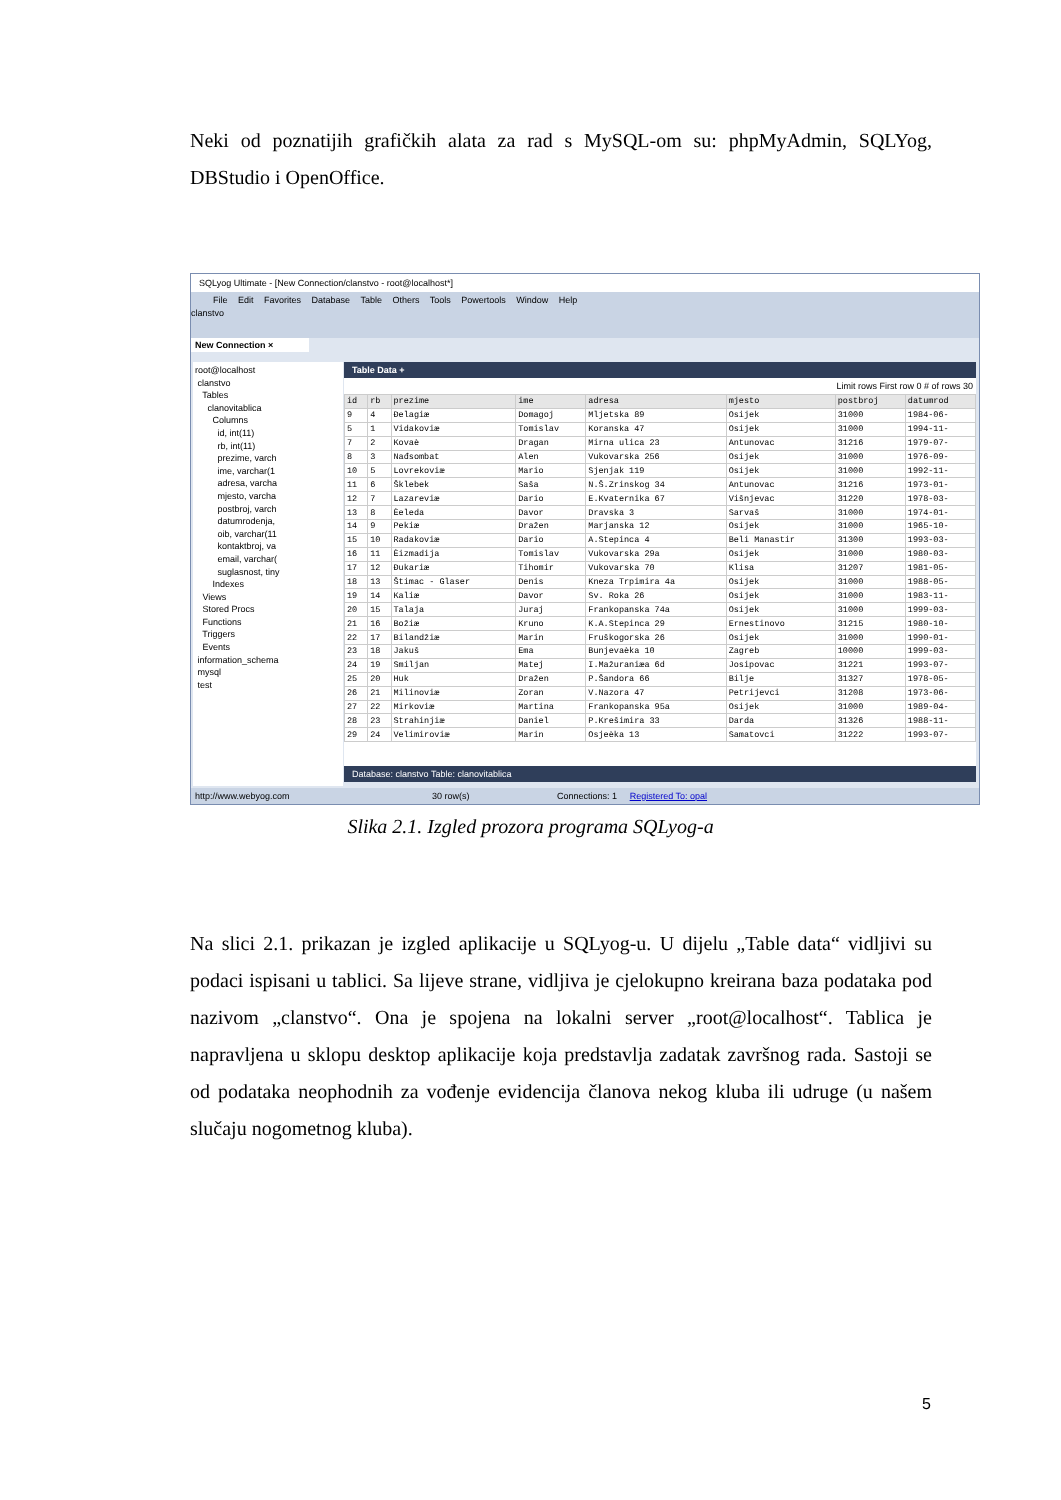Neki od poznatijih grafičkih alata za rad s MySQL-om su: phpMyAdmin, SQLYog, DBStudio i OpenOffice.
SQLyog Ultimate - [New Connection/clanstvo - root@localhost*]
File Edit Favorites Database Table Others Tools Powertools Window Help
clanstvo
New Connection ×
root@localhost clanstvo Tables clanovitablica Columns id, int(11) rb, int(11) prezime, varch ime, varchar(1 adresa, varcha mjesto, varcha postbroj, varch datumrodenja, oib, varchar(11 kontaktbroj, va email, varchar( suglasnost, tiny Indexes Views Stored Procs Functions Triggers Events information_schema mysql test
Table Data +
Limit rows First row 0 # of rows 30
| id | rb | prezime | ime | adresa | mjesto | postbroj | datumrod |
| --- | --- | --- | --- | --- | --- | --- | --- |
| 9 | 4 | Đelagiæ | Domagoj | Mljetska 89 | Osijek | 31000 | 1984-06- |
| 5 | 1 | Vidakoviæ | Tomislav | Koranska 47 | Osijek | 31000 | 1994-11- |
| 7 | 2 | Kovaè | Dragan | Mirna ulica 23 | Antunovac | 31216 | 1979-07- |
| 8 | 3 | Nađsombat | Alen | Vukovarska 256 | Osijek | 31000 | 1976-09- |
| 10 | 5 | Lovrekoviæ | Mario | Sjenjak 119 | Osijek | 31000 | 1992-11- |
| 11 | 6 | Šklebek | Saša | N.Š.Zrinskog 34 | Antunovac | 31216 | 1973-01- |
| 12 | 7 | Lazareviæ | Dario | E.Kvaternika 67 | Višnjevac | 31220 | 1978-03- |
| 13 | 8 | Èeleda | Davor | Dravska 3 | Sarvaš | 31000 | 1974-01- |
| 14 | 9 | Pekiæ | Dražen | Marjanska 12 | Osijek | 31000 | 1965-10- |
| 15 | 10 | Radakoviæ | Dario | A.Stepinca 4 | Beli Manastir | 31300 | 1993-03- |
| 16 | 11 | Èizmadija | Tomislav | Vukovarska 29a | Osijek | 31000 | 1980-03- |
| 17 | 12 | Đukariæ | Tihomir | Vukovarska 70 | Klisa | 31207 | 1981-05- |
| 18 | 13 | Štimac - Glaser | Denis | Kneza Trpimira 4a | Osijek | 31000 | 1988-05- |
| 19 | 14 | Kaliæ | Davor | Sv. Roka 26 | Osijek | 31000 | 1983-11- |
| 20 | 15 | Talaja | Juraj | Frankopanska 74a | Osijek | 31000 | 1999-03- |
| 21 | 16 | Božiæ | Kruno | K.A.Stepinca 29 | Ernestinovo | 31215 | 1980-10- |
| 22 | 17 | Bilandžiæ | Marin | Fruškogorska 26 | Osijek | 31000 | 1990-01- |
| 23 | 18 | Jakuš | Ema | Bunjevaèka 10 | Zagreb | 10000 | 1999-03- |
| 24 | 19 | Smiljan | Matej | I.Mažuraniæa 6d | Josipovac | 31221 | 1993-07- |
| 25 | 20 | Huk | Dražen | P.Šandora 66 | Bilje | 31327 | 1978-05- |
| 26 | 21 | Milinoviæ | Zoran | V.Nazora 47 | Petrijevci | 31208 | 1973-06- |
| 27 | 22 | Mirkoviæ | Martina | Frankopanska 95a | Osijek | 31000 | 1989-04- |
| 28 | 23 | Strahinjiæ | Daniel | P.Krešimira 33 | Darda | 31326 | 1988-11- |
| 29 | 24 | Velimiroviæ | Marin | Osjeèka 13 | Samatovci | 31222 | 1993-07- |
Database: clanstvo Table: clanovitablica
http://www.webyog.com 30 row(s) Connections: 1 Registered To: opal
Slika 2.1. Izgled prozora programa SQLyog-a
Na slici 2.1. prikazan je izgled aplikacije u SQLyog-u. U dijelu „Table data“ vidljivi su podaci ispisani u tablici. Sa lijeve strane, vidljiva je cjelokupno kreirana baza podataka pod nazivom „clanstvo“. Ona je spojena na lokalni server „root@localhost“. Tablica je napravljena u sklopu desktop aplikacije koja predstavlja zadatak završnog rada. Sastoji se od podataka neophodnih za vođenje evidencija članova nekog kluba ili udruge (u našem slučaju nogometnog kluba).
5